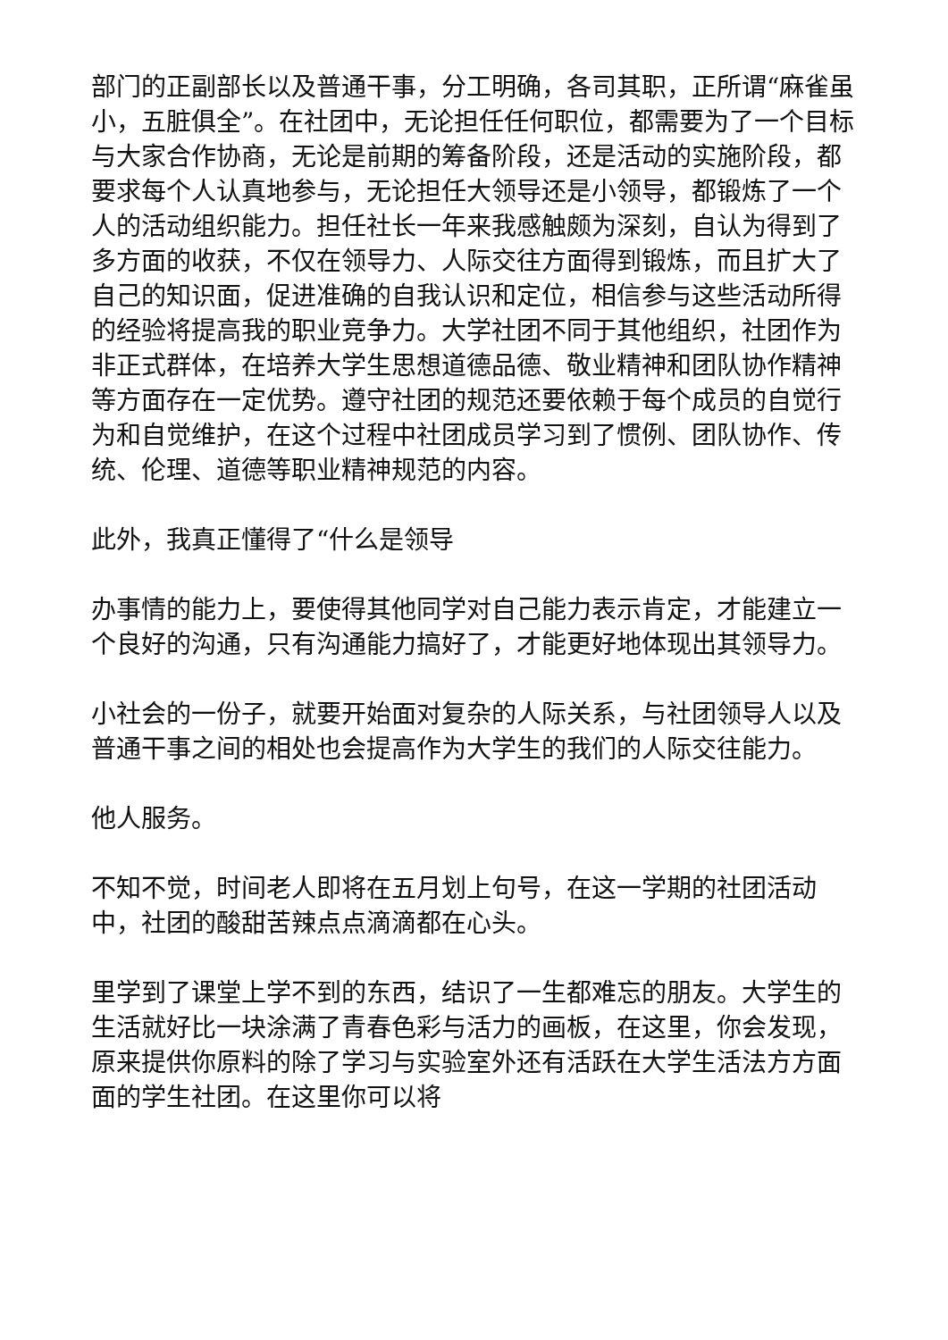部门的正副部长以及普通干事，分工明确，各司其职，正所谓“麻雀虽小，五脏俱全”。在社团中，无论担任任何职位，都需要为了一个目标与大家合作协商，无论是前期的筹备阶段，还是活动的实施阶段，都要求每个人认真地参与，无论担任大领导还是小领导，都锻炼了一个人的活动组织能力。担任社长一年来我感触颇为深刻，自认为得到了多方面的收获，不仅在领导力、人际交往方面得到锻炼，而且扩大了自己的知识面，促进准确的自我认识和定位，相信参与这些活动所得的经验将提高我的职业竞争力。大学社团不同于其他组织，社团作为非正式群体，在培养大学生思想道德品德、敬业精神和团队协作精神等方面存在一定优势。遵守社团的规范还要依赖于每个成员的自觉行为和自觉维护，在这个过程中社团成员学习到了惯例、团队协作、传统、伦理、道德等职业精神规范的内容。
此外，我真正懂得了“什么是领导
办事情的能力上，要使得其他同学对自己能力表示肯定，才能建立一个良好的沟通，只有沟通能力搞好了，才能更好地体现出其领导力。
小社会的一份子，就要开始面对复杂的人际关系，与社团领导人以及普通干事之间的相处也会提高作为大学生的我们的人际交往能力。
他人服务。
不知不觉，时间老人即将在五月划上句号，在这一学期的社团活动中，社团的酸甜苦辣点点滴滴都在心头。
里学到了课堂上学不到的东西，结识了一生都难忘的朋友。大学生的生活就好比一块涂满了青春色彩与活力的画板，在这里，你会发现，原来提供你原料的除了学习与实验室外还有活跃在大学生活法方方面面的学生社团。在这里你可以将